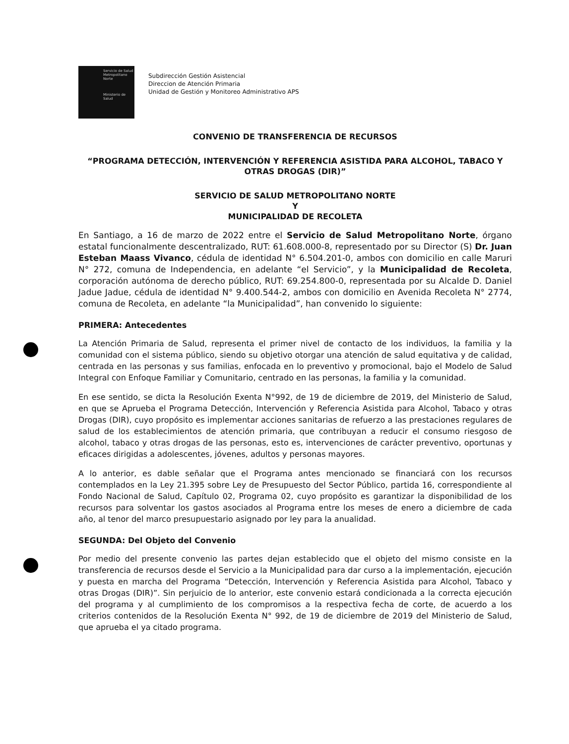Servicio de Salud Metropolitano Norte
Ministerio de Salud
Subdirección Gestión Asistencial
Direccion de Atención Primaria
Unidad de Gestión y Monitoreo Administrativo APS
CONVENIO DE TRANSFERENCIA DE RECURSOS
“PROGRAMA DETECCIÓN, INTERVENCIÓN Y REFERENCIA ASISTIDA PARA ALCOHOL, TABACO Y OTRAS DROGAS (DIR)”
SERVICIO DE SALUD METROPOLITANO NORTE
Y
MUNICIPALIDAD DE RECOLETA
En Santiago, a 16 de marzo de 2022 entre el Servicio de Salud Metropolitano Norte, órgano estatal funcionalmente descentralizado, RUT: 61.608.000-8, representado por su Director (S) Dr. Juan Esteban Maass Vivanco, cédula de identidad N° 6.504.201-0, ambos con domicilio en calle Maruri N° 272, comuna de Independencia, en adelante “el Servicio”, y la Municipalidad de Recoleta, corporación autónoma de derecho público, RUT: 69.254.800-0, representada por su Alcalde D. Daniel Jadue Jadue, cédula de identidad N° 9.400.544-2, ambos con domicilio en Avenida Recoleta N° 2774, comuna de Recoleta, en adelante “la Municipalidad”, han convenido lo siguiente:
PRIMERA: Antecedentes
La Atención Primaria de Salud, representa el primer nivel de contacto de los individuos, la familia y la comunidad con el sistema público, siendo su objetivo otorgar una atención de salud equitativa y de calidad, centrada en las personas y sus familias, enfocada en lo preventivo y promocional, bajo el Modelo de Salud Integral con Enfoque Familiar y Comunitario, centrado en las personas, la familia y la comunidad.
En ese sentido, se dicta la Resolución Exenta N°992, de 19 de diciembre de 2019, del Ministerio de Salud, en que se Aprueba el Programa Detección, Intervención y Referencia Asistida para Alcohol, Tabaco y otras Drogas (DIR), cuyo propósito es implementar acciones sanitarias de refuerzo a las prestaciones regulares de salud de los establecimientos de atención primaria, que contribuyan a reducir el consumo riesgoso de alcohol, tabaco y otras drogas de las personas, esto es, intervenciones de carácter preventivo, oportunas y eficaces dirigidas a adolescentes, jóvenes, adultos y personas mayores.
A lo anterior, es dable señalar que el Programa antes mencionado se financiará con los recursos contemplados en la Ley 21.395 sobre Ley de Presupuesto del Sector Público, partida 16, correspondiente al Fondo Nacional de Salud, Capítulo 02, Programa 02, cuyo propósito es garantizar la disponibilidad de los recursos para solventar los gastos asociados al Programa entre los meses de enero a diciembre de cada año, al tenor del marco presupuestario asignado por ley para la anualidad.
SEGUNDA: Del Objeto del Convenio
Por medio del presente convenio las partes dejan establecido que el objeto del mismo consiste en la transferencia de recursos desde el Servicio a la Municipalidad para dar curso a la implementación, ejecución y puesta en marcha del Programa “Detección, Intervención y Referencia Asistida para Alcohol, Tabaco y otras Drogas (DIR)”. Sin perjuicio de lo anterior, este convenio estará condicionada a la correcta ejecución del programa y al cumplimiento de los compromisos a la respectiva fecha de corte, de acuerdo a los criterios contenidos de la Resolución Exenta N° 992, de 19 de diciembre de 2019 del Ministerio de Salud, que aprueba el ya citado programa.